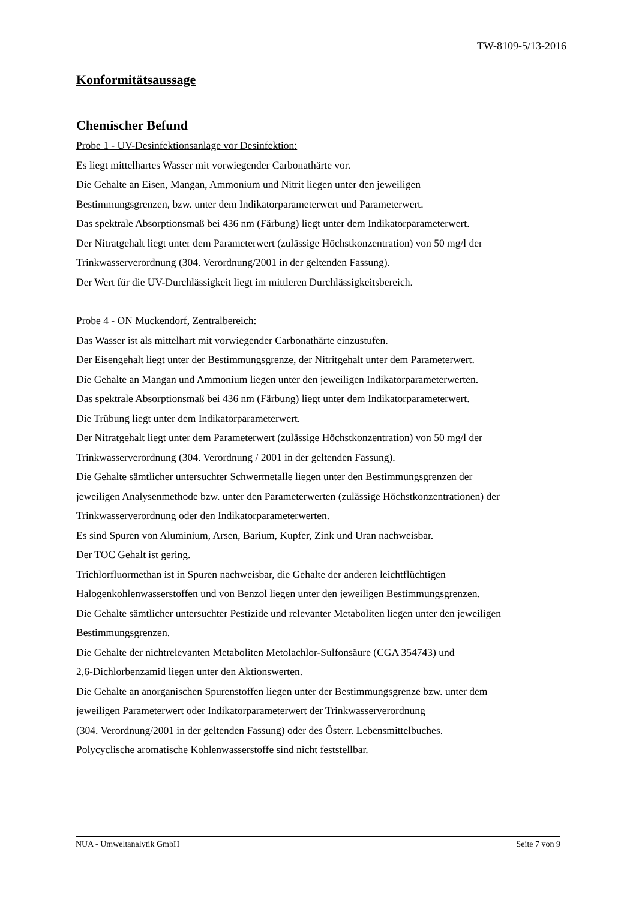TW-8109-5/13-2016
Konformitätsaussage
Chemischer Befund
Probe 1 - UV-Desinfektionsanlage vor Desinfektion:
Es liegt mittelhartes Wasser mit vorwiegender Carbonathärte vor.
Die Gehalte an Eisen, Mangan, Ammonium und Nitrit liegen unter den jeweiligen
Bestimmungsgrenzen, bzw. unter dem Indikatorparameterwert und Parameterwert.
Das spektrale Absorptionsmaß bei 436 nm (Färbung) liegt unter dem Indikatorparameterwert.
Der Nitratgehalt liegt unter dem Parameterwert (zulässige Höchstkonzentration) von 50 mg/l der
Trinkwasserverordnung (304. Verordnung/2001 in der geltenden Fassung).
Der Wert für die UV-Durchlässigkeit liegt im mittleren Durchlässigkeitsbereich.
Probe 4 - ON Muckendorf, Zentralbereich:
Das Wasser ist als mittelhart mit vorwiegender Carbonathärte einzustufen.
Der Eisengehalt liegt unter der Bestimmungsgrenze, der Nitritgehalt unter dem Parameterwert.
Die Gehalte an Mangan und Ammonium liegen unter den jeweiligen Indikatorparameterwerten.
Das spektrale Absorptionsmaß bei 436 nm (Färbung) liegt unter dem Indikatorparameterwert.
Die Trübung liegt unter dem Indikatorparameterwert.
Der Nitratgehalt liegt unter dem Parameterwert (zulässige Höchstkonzentration) von 50 mg/l der
Trinkwasserverordnung (304. Verordnung / 2001 in der geltenden Fassung).
Die Gehalte sämtlicher untersuchter Schwermetalle liegen unter den Bestimmungsgrenzen der
jeweiligen Analysenmethode bzw. unter den Parameterwerten (zulässige Höchstkonzentrationen) der
Trinkwasserverordnung oder den Indikatorparameterwerten.
Es sind Spuren von Aluminium, Arsen, Barium, Kupfer, Zink und Uran nachweisbar.
Der TOC Gehalt ist gering.
Trichlorfluormethan ist in Spuren nachweisbar, die Gehalte der anderen leichtflüchtigen
Halogenkohlenwasserstoffen und von Benzol liegen unter den jeweiligen Bestimmungsgrenzen.
Die Gehalte sämtlicher untersuchter Pestizide und relevanter Metaboliten liegen unter den jeweiligen
Bestimmungsgrenzen.
Die Gehalte der nichtrelevanten Metaboliten Metolachlor-Sulfonsäure (CGA 354743) und
2,6-Dichlorbenzamid liegen unter den Aktionswerten.
Die Gehalte an anorganischen Spurenstoffen liegen unter der Bestimmungsgrenze bzw. unter dem
jeweiligen Parameterwert oder Indikatorparameterwert der Trinkwasserverordnung
(304. Verordnung/2001 in der geltenden Fassung) oder des Österr. Lebensmittelbuches.
Polycyclische aromatische Kohlenwasserstoffe sind nicht feststellbar.
NUA - Umweltanalytik GmbH Seite 7 von 9